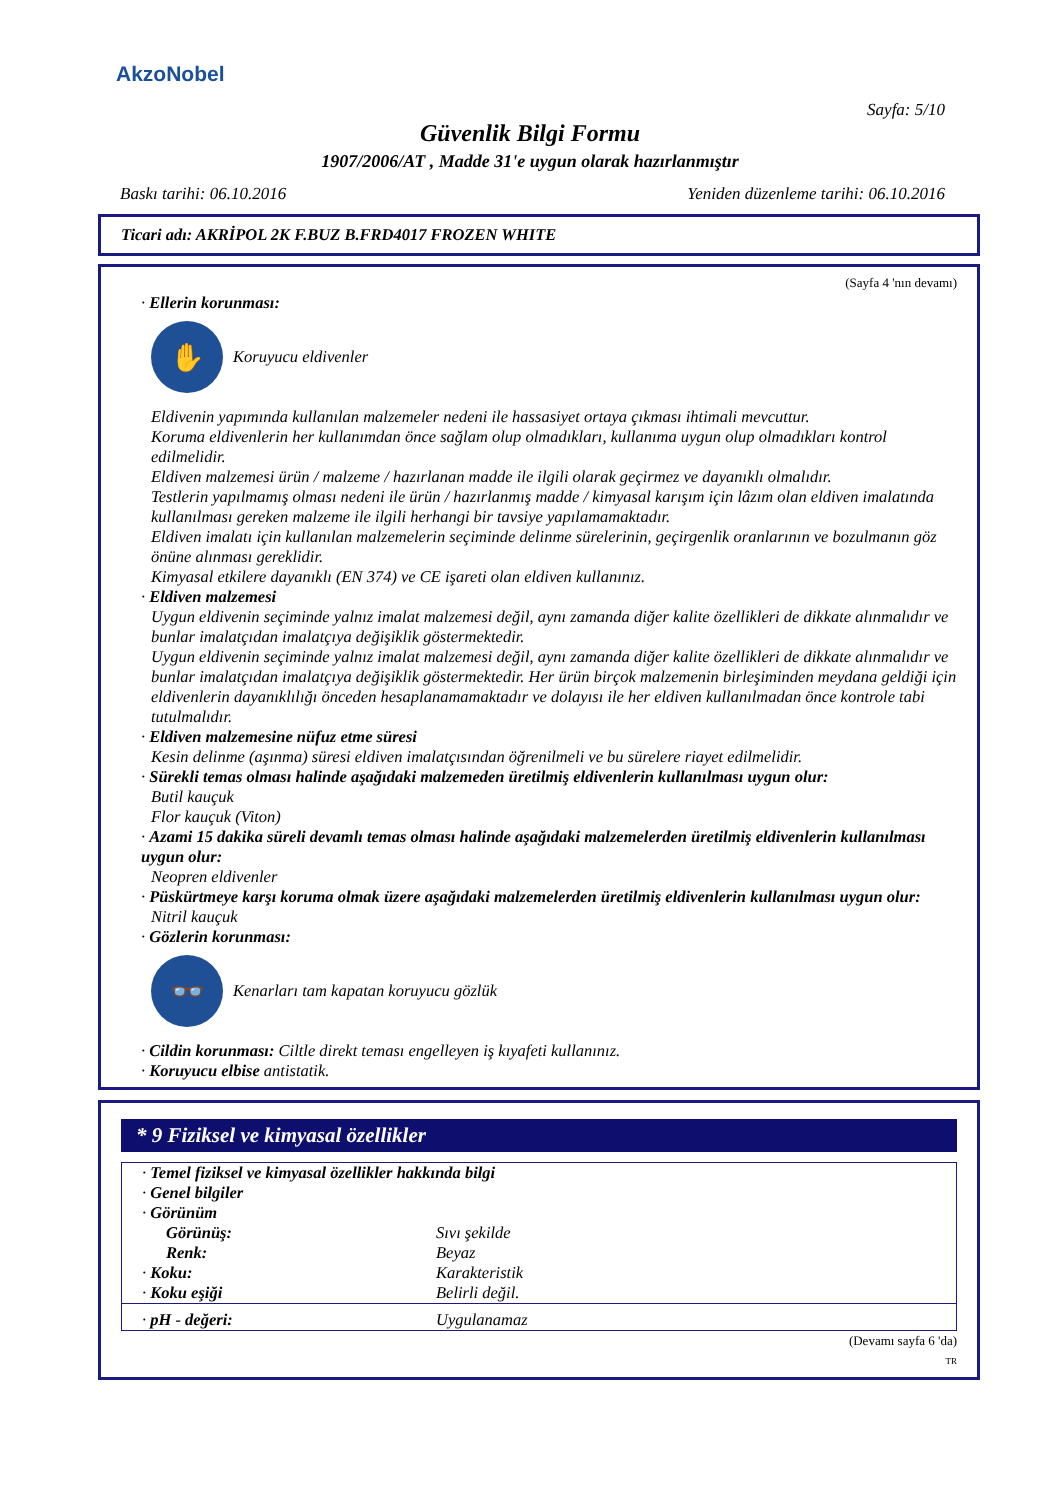AkzoNobel
Sayfa: 5/10
Güvenlik Bilgi Formu
1907/2006/AT , Madde 31'e uygun olarak hazırlanmıştır
Baskı tarihi: 06.10.2016 Yeniden düzenleme tarihi: 06.10.2016
Ticari adı: AKRİPOL 2K F.BUZ B.FRD4017 FROZEN WHITE
(Sayfa 4 'nın devamı)
· Ellerin korunması:
✋
Koruyucu eldivenler
Eldivenin yapımında kullanılan malzemeler nedeni ile hassasiyet ortaya çıkması ihtimali mevcuttur.
Koruma eldivenlerin her kullanımdan önce sağlam olup olmadıkları, kullanıma uygun olup olmadıkları kontrol edilmelidir.
Eldiven malzemesi ürün / malzeme / hazırlanan madde ile ilgili olarak geçirmez ve dayanıklı olmalıdır.
Testlerin yapılmamış olması nedeni ile ürün / hazırlanmış madde / kimyasal karışım için lâzım olan eldiven imalatında kullanılması gereken malzeme ile ilgili herhangi bir tavsiye yapılamamaktadır.
Eldiven imalatı için kullanılan malzemelerin seçiminde delinme sürelerinin, geçirgenlik oranlarının ve bozulmanın göz önüne alınması gereklidir.
Kimyasal etkilere dayanıklı (EN 374) ve CE işareti olan eldiven kullanınız.
· Eldiven malzemesi
Uygun eldivenin seçiminde yalnız imalat malzemesi değil, aynı zamanda diğer kalite özellikleri de dikkate alınmalıdır ve bunlar imalatçıdan imalatçıya değişiklik göstermektedir.
Uygun eldivenin seçiminde yalnız imalat malzemesi değil, aynı zamanda diğer kalite özellikleri de dikkate alınmalıdır ve bunlar imalatçıdan imalatçıya değişiklik göstermektedir. Her ürün birçok malzemenin birleşiminden meydana geldiği için eldivenlerin dayanıklılığı önceden hesaplanamamaktadır ve dolayısı ile her eldiven kullanılmadan önce kontrole tabi tutulmalıdır.
· Eldiven malzemesine nüfuz etme süresi
Kesin delinme (aşınma) süresi eldiven imalatçısından öğrenilmeli ve bu sürelere riayet edilmelidir.
· Sürekli temas olması halinde aşağıdaki malzemeden üretilmiş eldivenlerin kullanılması uygun olur:
Butil kauçuk
Flor kauçuk (Viton)
· Azami 15 dakika süreli devamlı temas olması halinde aşağıdaki malzemelerden üretilmiş eldivenlerin kullanılması uygun olur:
Neopren eldivenler
· Püskürtmeye karşı koruma olmak üzere aşağıdaki malzemelerden üretilmiş eldivenlerin kullanılması uygun olur:
Nitril kauçuk
· Gözlerin korunması:
👓
Kenarları tam kapatan koruyucu gözlük
· Cildin korunması: Ciltle direkt teması engelleyen iş kıyafeti kullanınız.
· Koruyucu elbise antistatik.
* 9 Fiziksel ve kimyasal özellikler
| · Temel fiziksel ve kimyasal özellikler hakkında bilgi | |
| · Genel bilgiler | |
| · Görünüm | |
| Görünüş: | Sıvı şekilde |
| Renk: | Beyaz |
| · Koku: | Karakteristik |
| · Koku eşiği | Belirli değil. |
| · pH - değeri: | Uygulanamaz |
(Devamı sayfa 6 'da)
TR